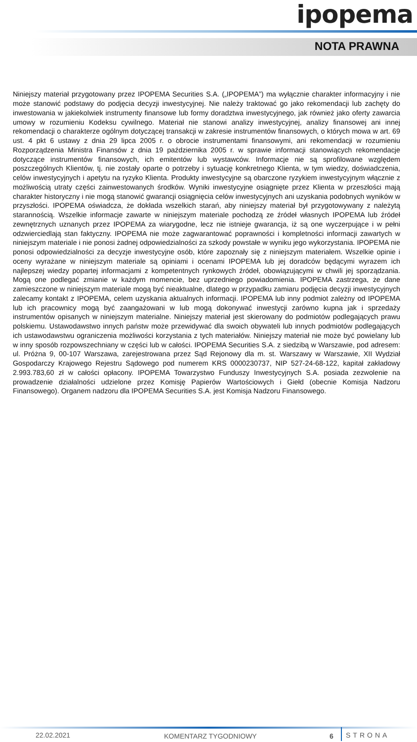ipopema
NOTA PRAWNA
Niniejszy materiał przygotowany przez IPOPEMA Securities S.A. („IPOPEMA”) ma wyłącznie charakter informacyjny i nie może stanowić podstawy do podjęcia decyzji inwestycyjnej. Nie należy traktować go jako rekomendacji lub zachęty do inwestowania w jakiekolwiek instrumenty finansowe lub formy doradztwa inwestycyjnego, jak również jako oferty zawarcia umowy w rozumieniu Kodeksu cywilnego. Materiał nie stanowi analizy inwestycyjnej, analizy finansowej ani innej rekomendacji o charakterze ogólnym dotyczącej transakcji w zakresie instrumentów finansowych, o których mowa w art. 69 ust. 4 pkt 6 ustawy z dnia 29 lipca 2005 r. o obrocie instrumentami finansowymi, ani rekomendacji w rozumieniu Rozporządzenia Ministra Finansów z dnia 19 października 2005 r. w sprawie informacji stanowiących rekomendacje dotyczące instrumentów finansowych, ich emitentów lub wystawców. Informacje nie są sprofilowane względem poszczególnych Klientów, tj. nie zostały oparte o potrzeby i sytuację konkretnego Klienta, w tym wiedzy, doświadczenia, celów inwestycyjnych i apetytu na ryzyko Klienta. Produkty inwestycyjne są obarczone ryzykiem inwestycyjnym włącznie z możliwością utraty części zainwestowanych środków. Wyniki inwestycyjne osiągnięte przez Klienta w przeszłości mają charakter historyczny i nie mogą stanowić gwarancji osiągnięcia celów inwestycyjnych ani uzyskania podobnych wyników w przyszłości. IPOPEMA oświadcza, że dokłada wszelkich starań, aby niniejszy materiał był przygotowywany z należytą starannością. Wszelkie informacje zawarte w niniejszym materiale pochodzą ze źródeł własnych IPOPEMA lub źródeł zewnętrznych uznanych przez IPOPEMA za wiarygodne, lecz nie istnieje gwarancja, iż są one wyczerpujące i w pełni odzwierciedlają stan faktyczny. IPOPEMA nie może zagwarantować poprawności i kompletności informacji zawartych w niniejszym materiale i nie ponosi żadnej odpowiedzialności za szkody powstałe w wyniku jego wykorzystania. IPOPEMA nie ponosi odpowiedzialności za decyzje inwestycyjne osób, które zapoznały się z niniejszym materiałem. Wszelkie opinie i oceny wyrażane w niniejszym materiale są opiniami i ocenami IPOPEMA lub jej doradców będącymi wyrazem ich najlepszej wiedzy popartej informacjami z kompetentnych rynkowych źródeł, obowiązującymi w chwili jej sporządzania. Mogą one podlegać zmianie w każdym momencie, bez uprzedniego powiadomienia. IPOPEMA zastrzega, że dane zamieszczone w niniejszym materiale mogą być nieaktualne, dlatego w przypadku zamiaru podjęcia decyzji inwestycyjnych zalecamy kontakt z IPOPEMA, celem uzyskania aktualnych informacji. IPOPEMA lub inny podmiot zależny od IPOPEMA lub ich pracownicy mogą być zaangażowani w lub mogą dokonywać inwestycji zarówno kupna jak i sprzedaży instrumentów opisanych w niniejszym materialne. Niniejszy materiał jest skierowany do podmiotów podlegających prawu polskiemu. Ustawodawstwo innych państw może przewidywać dla swoich obywateli lub innych podmiotów podlegających ich ustawodawstwu ograniczenia możliwości korzystania z tych materiałów. Niniejszy materiał nie może być powielany lub w inny sposób rozpowszechniany w części lub w całości. IPOPEMA Securities S.A. z siedzibą w Warszawie, pod adresem: ul. Próżna 9, 00-107 Warszawa, zarejestrowana przez Sąd Rejonowy dla m. st. Warszawy w Warszawie, XII Wydział Gospodarczy Krajowego Rejestru Sądowego pod numerem KRS 0000230737, NIP 527-24-68-122, kapitał zakładowy 2.993.783,60 zł w całości opłacony. IPOPEMA Towarzystwo Funduszy Inwestycyjnych S.A. posiada zezwolenie na prowadzenie działalności udzielone przez Komisję Papierów Wartościowych i Giełd (obecnie Komisja Nadzoru Finansowego). Organem nadzoru dla IPOPEMA Securities S.A. jest Komisja Nadzoru Finansowego.
22.02.2021 KOMENTARZ TYGODNIOWY 6 STRONA